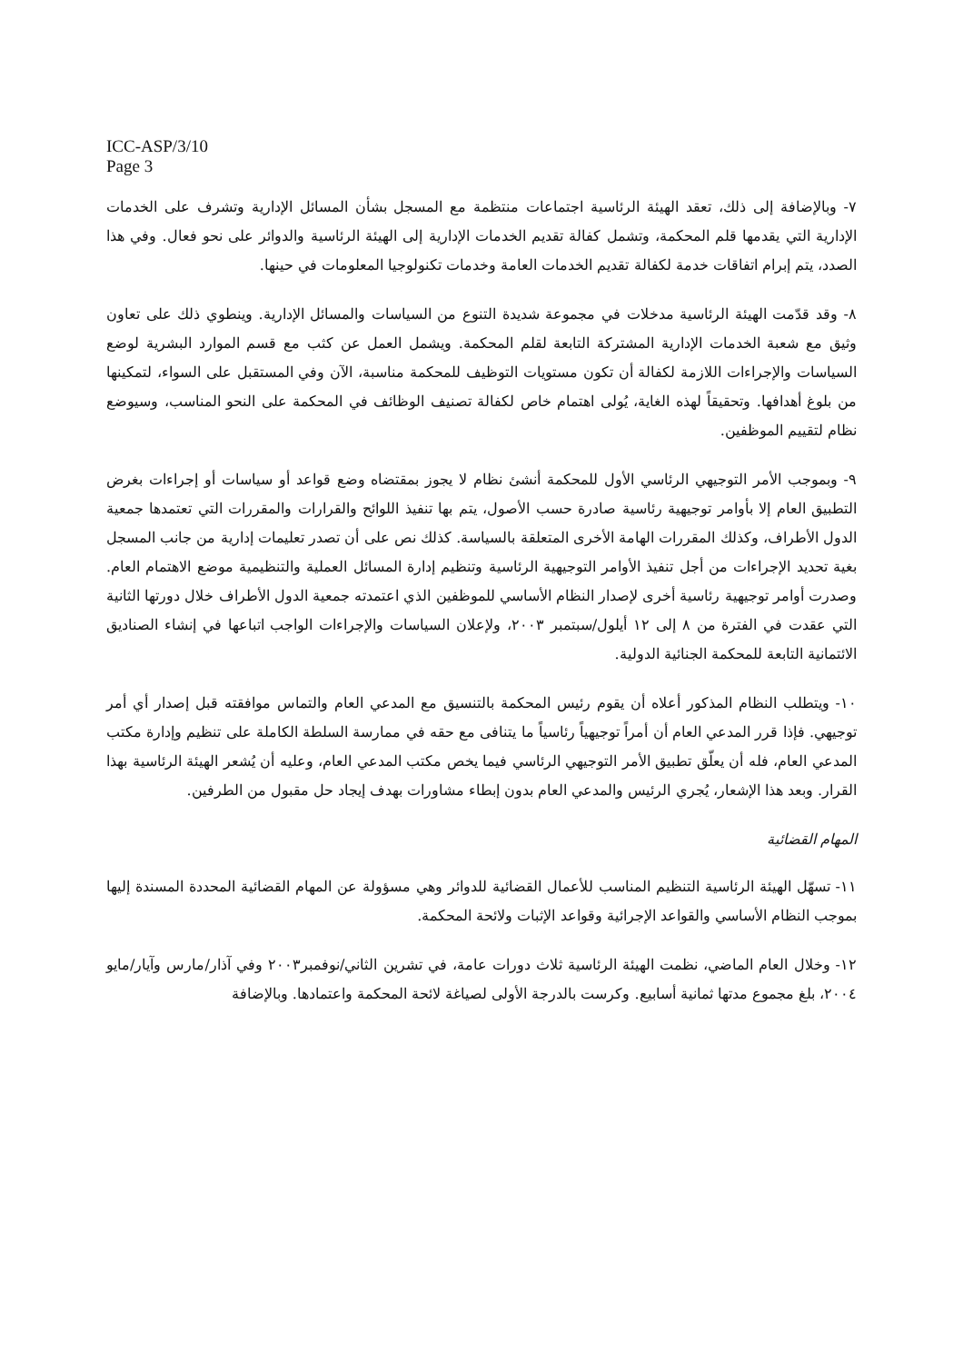ICC-ASP/3/10
Page 3
٧- وبالإضافة إلى ذلك، تعقد الهيئة الرئاسية اجتماعات منتظمة مع المسجل بشأن المسائل الإدارية وتشرف على الخدمات الإدارية التي يقدمها قلم المحكمة، وتشمل كفالة تقديم الخدمات الإدارية إلى الهيئة الرئاسية والدوائر على نحو فعال. وفي هذا الصدد، يتم إبرام اتفاقات خدمة لكفالة تقديم الخدمات العامة وخدمات تكنولوجيا المعلومات في حينها.
٨- وقد قدّمت الهيئة الرئاسية مدخلات في مجموعة شديدة التنوع من السياسات والمسائل الإدارية. وينطوي ذلك على تعاون وثيق مع شعبة الخدمات الإدارية المشتركة التابعة لقلم المحكمة. ويشمل العمل عن كثب مع قسم الموارد البشرية لوضع السياسات والإجراءات اللازمة لكفالة أن تكون مستويات التوظيف للمحكمة مناسبة، الآن وفي المستقبل على السواء، لتمكينها من بلوغ أهدافها. وتحقيقاً لهذه الغاية، يُولى اهتمام خاص لكفالة تصنيف الوظائف في المحكمة على النحو المناسب، وسيوضع نظام لتقييم الموظفين.
٩- وبموجب الأمر التوجيهي الرئاسي الأول للمحكمة أنشئ نظام لا يجوز بمقتضاه وضع قواعد أو سياسات أو إجراءات بغرض التطبيق العام إلا بأوامر توجيهية رئاسية صادرة حسب الأصول، يتم بها تنفيذ اللوائح والقرارات والمقررات التي تعتمدها جمعية الدول الأطراف، وكذلك المقررات الهامة الأخرى المتعلقة بالسياسة. كذلك نص على أن تصدر تعليمات إدارية من جانب المسجل بغية تحديد الإجراءات من أجل تنفيذ الأوامر التوجيهية الرئاسية وتنظيم إدارة المسائل العملية والتنظيمية موضع الاهتمام العام. وصدرت أوامر توجيهية رئاسية أخرى لإصدار النظام الأساسي للموظفين الذي اعتمدته جمعية الدول الأطراف خلال دورتها الثانية التي عقدت في الفترة من ٨ إلى ١٢ أيلول/سبتمبر ٢٠٠٣، ولإعلان السياسات والإجراءات الواجب اتباعها في إنشاء الصناديق الائتمانية التابعة للمحكمة الجنائية الدولية.
١٠- ويتطلب النظام المذكور أعلاه أن يقوم رئيس المحكمة بالتنسيق مع المدعي العام والتماس موافقته قبل إصدار أي أمر توجيهي. فإذا قرر المدعي العام أن أمراً توجيهياً رئاسياً ما يتنافى مع حقه في ممارسة السلطة الكاملة على تنظيم وإدارة مكتب المدعي العام، فله أن يعلّق تطبيق الأمر التوجيهي الرئاسي فيما يخص مكتب المدعي العام، وعليه أن يُشعر الهيئة الرئاسية بهذا القرار. وبعد هذا الإشعار، يُجري الرئيس والمدعي العام بدون إبطاء مشاورات بهدف إيجاد حل مقبول من الطرفين.
المهام القضائية
١١- تسهّل الهيئة الرئاسية التنظيم المناسب للأعمال القضائية للدوائر وهي مسؤولة عن المهام القضائية المحددة المسندة إليها بموجب النظام الأساسي والقواعد الإجرائية وقواعد الإثبات ولائحة المحكمة.
١٢- وخلال العام الماضي، نظمت الهيئة الرئاسية ثلاث دورات عامة، في تشرين الثاني/نوفمبر٢٠٠٣ وفي آذار/مارس وآيار/مايو ٢٠٠٤، بلغ مجموع مدتها ثمانية أسابيع. وكرست بالدرجة الأولى لصياغة لائحة المحكمة واعتمادها. وبالإضافة